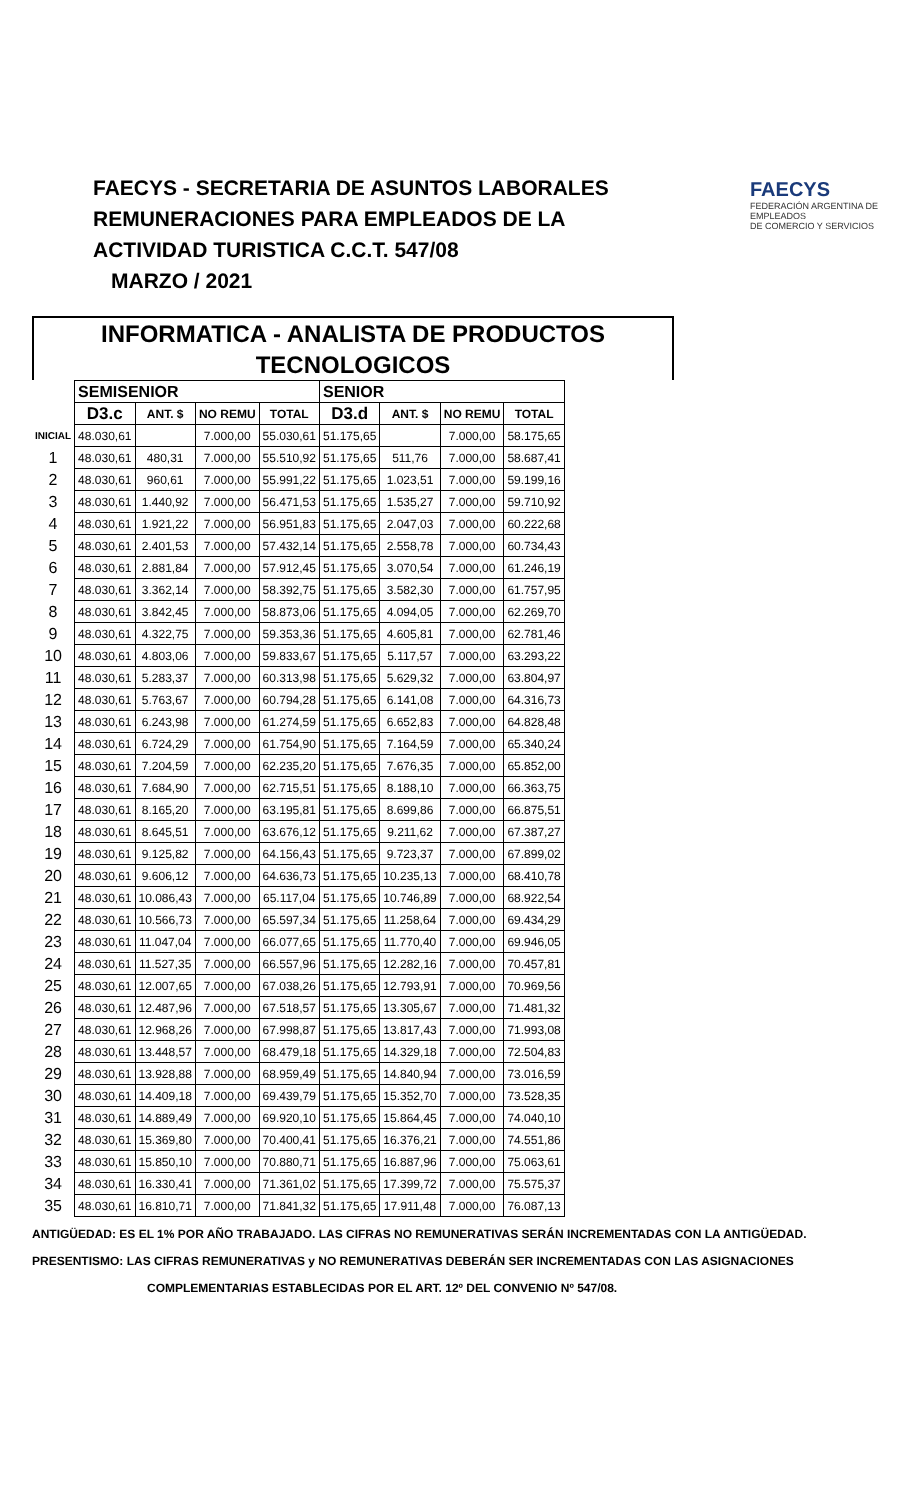FAECYS - SECRETARIA DE ASUNTOS LABORALES
REMUNERACIONES PARA EMPLEADOS DE LA
ACTIVIDAD TURISTICA C.C.T. 547/08
MARZO / 2021
FAECYS
FEDERACIÓN ARGENTINA DE EMPLEADOS
DE COMERCIO Y SERVICIOS
INFORMATICA - ANALISTA DE PRODUCTOS
TECNOLOGICOS
| | SEMISENIOR | | | | SENIOR | | | |
| --- | --- | --- | --- | --- | --- | --- | --- | --- |
| | D3.c | ANT. $ | NO REMU | TOTAL | D3.d | ANT. $ | NO REMU | TOTAL |
| INICIAL | 48.030,61 | | 7.000,00 | 55.030,61 | 51.175,65 | | 7.000,00 | 58.175,65 |
| 1 | 48.030,61 | 480,31 | 7.000,00 | 55.510,92 | 51.175,65 | 511,76 | 7.000,00 | 58.687,41 |
| 2 | 48.030,61 | 960,61 | 7.000,00 | 55.991,22 | 51.175,65 | 1.023,51 | 7.000,00 | 59.199,16 |
| 3 | 48.030,61 | 1.440,92 | 7.000,00 | 56.471,53 | 51.175,65 | 1.535,27 | 7.000,00 | 59.710,92 |
| 4 | 48.030,61 | 1.921,22 | 7.000,00 | 56.951,83 | 51.175,65 | 2.047,03 | 7.000,00 | 60.222,68 |
| 5 | 48.030,61 | 2.401,53 | 7.000,00 | 57.432,14 | 51.175,65 | 2.558,78 | 7.000,00 | 60.734,43 |
| 6 | 48.030,61 | 2.881,84 | 7.000,00 | 57.912,45 | 51.175,65 | 3.070,54 | 7.000,00 | 61.246,19 |
| 7 | 48.030,61 | 3.362,14 | 7.000,00 | 58.392,75 | 51.175,65 | 3.582,30 | 7.000,00 | 61.757,95 |
| 8 | 48.030,61 | 3.842,45 | 7.000,00 | 58.873,06 | 51.175,65 | 4.094,05 | 7.000,00 | 62.269,70 |
| 9 | 48.030,61 | 4.322,75 | 7.000,00 | 59.353,36 | 51.175,65 | 4.605,81 | 7.000,00 | 62.781,46 |
| 10 | 48.030,61 | 4.803,06 | 7.000,00 | 59.833,67 | 51.175,65 | 5.117,57 | 7.000,00 | 63.293,22 |
| 11 | 48.030,61 | 5.283,37 | 7.000,00 | 60.313,98 | 51.175,65 | 5.629,32 | 7.000,00 | 63.804,97 |
| 12 | 48.030,61 | 5.763,67 | 7.000,00 | 60.794,28 | 51.175,65 | 6.141,08 | 7.000,00 | 64.316,73 |
| 13 | 48.030,61 | 6.243,98 | 7.000,00 | 61.274,59 | 51.175,65 | 6.652,83 | 7.000,00 | 64.828,48 |
| 14 | 48.030,61 | 6.724,29 | 7.000,00 | 61.754,90 | 51.175,65 | 7.164,59 | 7.000,00 | 65.340,24 |
| 15 | 48.030,61 | 7.204,59 | 7.000,00 | 62.235,20 | 51.175,65 | 7.676,35 | 7.000,00 | 65.852,00 |
| 16 | 48.030,61 | 7.684,90 | 7.000,00 | 62.715,51 | 51.175,65 | 8.188,10 | 7.000,00 | 66.363,75 |
| 17 | 48.030,61 | 8.165,20 | 7.000,00 | 63.195,81 | 51.175,65 | 8.699,86 | 7.000,00 | 66.875,51 |
| 18 | 48.030,61 | 8.645,51 | 7.000,00 | 63.676,12 | 51.175,65 | 9.211,62 | 7.000,00 | 67.387,27 |
| 19 | 48.030,61 | 9.125,82 | 7.000,00 | 64.156,43 | 51.175,65 | 9.723,37 | 7.000,00 | 67.899,02 |
| 20 | 48.030,61 | 9.606,12 | 7.000,00 | 64.636,73 | 51.175,65 | 10.235,13 | 7.000,00 | 68.410,78 |
| 21 | 48.030,61 | 10.086,43 | 7.000,00 | 65.117,04 | 51.175,65 | 10.746,89 | 7.000,00 | 68.922,54 |
| 22 | 48.030,61 | 10.566,73 | 7.000,00 | 65.597,34 | 51.175,65 | 11.258,64 | 7.000,00 | 69.434,29 |
| 23 | 48.030,61 | 11.047,04 | 7.000,00 | 66.077,65 | 51.175,65 | 11.770,40 | 7.000,00 | 69.946,05 |
| 24 | 48.030,61 | 11.527,35 | 7.000,00 | 66.557,96 | 51.175,65 | 12.282,16 | 7.000,00 | 70.457,81 |
| 25 | 48.030,61 | 12.007,65 | 7.000,00 | 67.038,26 | 51.175,65 | 12.793,91 | 7.000,00 | 70.969,56 |
| 26 | 48.030,61 | 12.487,96 | 7.000,00 | 67.518,57 | 51.175,65 | 13.305,67 | 7.000,00 | 71.481,32 |
| 27 | 48.030,61 | 12.968,26 | 7.000,00 | 67.998,87 | 51.175,65 | 13.817,43 | 7.000,00 | 71.993,08 |
| 28 | 48.030,61 | 13.448,57 | 7.000,00 | 68.479,18 | 51.175,65 | 14.329,18 | 7.000,00 | 72.504,83 |
| 29 | 48.030,61 | 13.928,88 | 7.000,00 | 68.959,49 | 51.175,65 | 14.840,94 | 7.000,00 | 73.016,59 |
| 30 | 48.030,61 | 14.409,18 | 7.000,00 | 69.439,79 | 51.175,65 | 15.352,70 | 7.000,00 | 73.528,35 |
| 31 | 48.030,61 | 14.889,49 | 7.000,00 | 69.920,10 | 51.175,65 | 15.864,45 | 7.000,00 | 74.040,10 |
| 32 | 48.030,61 | 15.369,80 | 7.000,00 | 70.400,41 | 51.175,65 | 16.376,21 | 7.000,00 | 74.551,86 |
| 33 | 48.030,61 | 15.850,10 | 7.000,00 | 70.880,71 | 51.175,65 | 16.887,96 | 7.000,00 | 75.063,61 |
| 34 | 48.030,61 | 16.330,41 | 7.000,00 | 71.361,02 | 51.175,65 | 17.399,72 | 7.000,00 | 75.575,37 |
| 35 | 48.030,61 | 16.810,71 | 7.000,00 | 71.841,32 | 51.175,65 | 17.911,48 | 7.000,00 | 76.087,13 |
ANTIGÜEDAD: ES EL 1% POR AÑO TRABAJADO. LAS CIFRAS NO REMUNERATIVAS SERÁN INCREMENTADAS CON LA ANTIGÜEDAD.
PRESENTISMO: LAS CIFRAS REMUNERATIVAS y NO REMUNERATIVAS DEBERÁN SER INCREMENTADAS CON LAS ASIGNACIONES
COMPLEMENTARIAS ESTABLECIDAS POR EL ART. 12º DEL CONVENIO Nº 547/08.